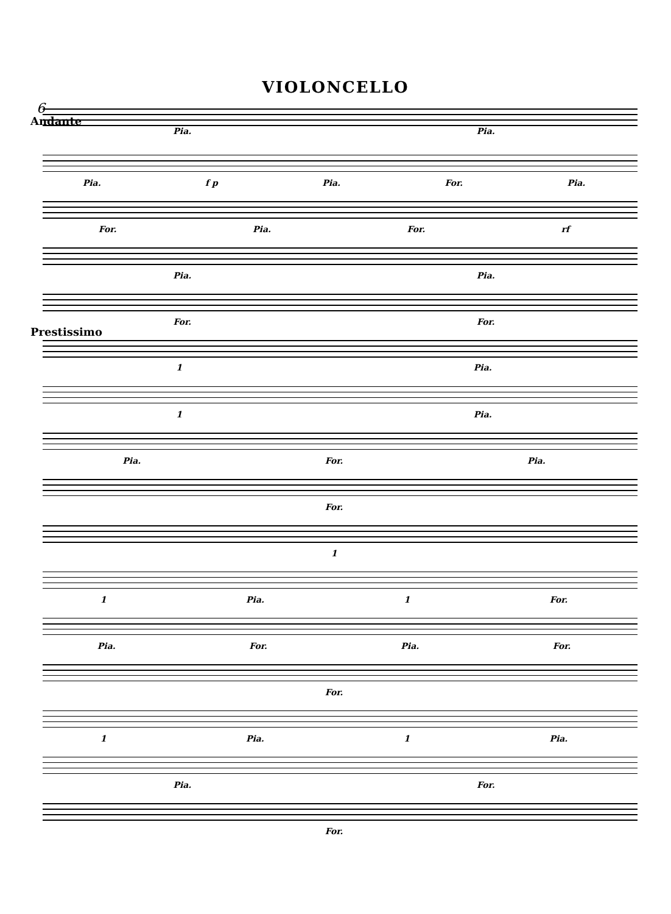VIOLONCELLO
6
Andante
Pia. Pia.
Pia. f p Pia. For. Pia.
For. Pia. For. rf
Pia. Pia.
For. For.
Prestissimo
1 Pia.
1 Pia.
Pia. For. Pia.
For.
1
1 Pia. 1 For.
Pia. For. Pia. For.
For.
1 Pia. 1 Pia.
Pia. For.
For.